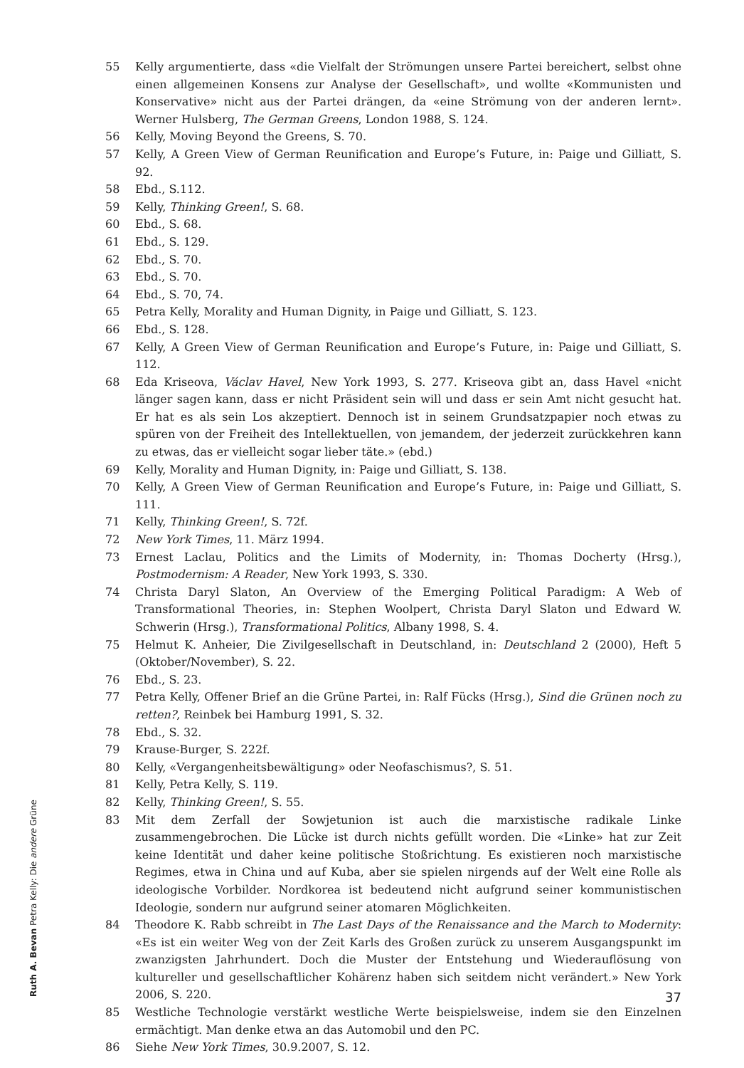55 Kelly argumentierte, dass «die Vielfalt der Strömungen unsere Partei bereichert, selbst ohne einen allgemeinen Konsens zur Analyse der Gesellschaft», und wollte «Kommunisten und Konservative» nicht aus der Partei drängen, da «eine Strömung von der anderen lernt». Werner Hulsberg, The German Greens, London 1988, S. 124.
56 Kelly, Moving Beyond the Greens, S. 70.
57 Kelly, A Green View of German Reunification and Europe’s Future, in: Paige und Gilliatt, S. 92.
58 Ebd., S.112.
59 Kelly, Thinking Green!, S. 68.
60 Ebd., S. 68.
61 Ebd., S. 129.
62 Ebd., S. 70.
63 Ebd., S. 70.
64 Ebd., S. 70, 74.
65 Petra Kelly, Morality and Human Dignity, in Paige und Gilliatt, S. 123.
66 Ebd., S. 128.
67 Kelly, A Green View of German Reunification and Europe’s Future, in: Paige und Gilliatt, S. 112.
68 Eda Kriseova, Václav Havel, New York 1993, S. 277. Kriseova gibt an, dass Havel «nicht länger sagen kann, dass er nicht Präsident sein will und dass er sein Amt nicht gesucht hat. Er hat es als sein Los akzeptiert. Dennoch ist in seinem Grundsatzpapier noch etwas zu spüren von der Freiheit des Intellektuellen, von jemandem, der jederzeit zurückkehren kann zu etwas, das er vielleicht sogar lieber täte.» (ebd.)
69 Kelly, Morality and Human Dignity, in: Paige und Gilliatt, S. 138.
70 Kelly, A Green View of German Reunification and Europe’s Future, in: Paige und Gilliatt, S. 111.
71 Kelly, Thinking Green!, S. 72f.
72 New York Times, 11. März 1994.
73 Ernest Laclau, Politics and the Limits of Modernity, in: Thomas Docherty (Hrsg.), Postmodernism: A Reader, New York 1993, S. 330.
74 Christa Daryl Slaton, An Overview of the Emerging Political Paradigm: A Web of Transformational Theories, in: Stephen Woolpert, Christa Daryl Slaton und Edward W. Schwerin (Hrsg.), Transformational Politics, Albany 1998, S. 4.
75 Helmut K. Anheier, Die Zivilgesellschaft in Deutschland, in: Deutschland 2 (2000), Heft 5 (Oktober/November), S. 22.
76 Ebd., S. 23.
77 Petra Kelly, Offener Brief an die Grüne Partei, in: Ralf Fücks (Hrsg.), Sind die Grünen noch zu retten?, Reinbek bei Hamburg 1991, S. 32.
78 Ebd., S. 32.
79 Krause-Burger, S. 222f.
80 Kelly, «Vergangenheitsbewältigung» oder Neofaschismus?, S. 51.
81 Kelly, Petra Kelly, S. 119.
82 Kelly, Thinking Green!, S. 55.
83 Mit dem Zerfall der Sowjetunion ist auch die marxistische radikale Linke zusammengebrochen. Die Lücke ist durch nichts gefüllt worden. Die «Linke» hat zur Zeit keine Identität und daher keine politische Stoßrichtung. Es existieren noch marxistische Regimes, etwa in China und auf Kuba, aber sie spielen nirgends auf der Welt eine Rolle als ideologische Vorbilder. Nordkorea ist bedeutend nicht aufgrund seiner kommunistischen Ideologie, sondern nur aufgrund seiner atomaren Möglichkeiten.
84 Theodore K. Rabb schreibt in The Last Days of the Renaissance and the March to Modernity: «Es ist ein weiter Weg von der Zeit Karls des Großen zurück zu unserem Ausgangspunkt im zwanzigsten Jahrhundert. Doch die Muster der Entstehung und Wiederauflösung von kultureller und gesellschaftlicher Kohärenz haben sich seitdem nicht verändert.» New York 2006, S. 220.
85 Westliche Technologie verstärkt westliche Werte beispielsweise, indem sie den Einzelnen ermächtigt. Man denke etwa an das Automobil und den PC.
86 Siehe New York Times, 30.9.2007, S. 12.
Ruth A. Bevan Petra Kelly: Die andere Grüne
37